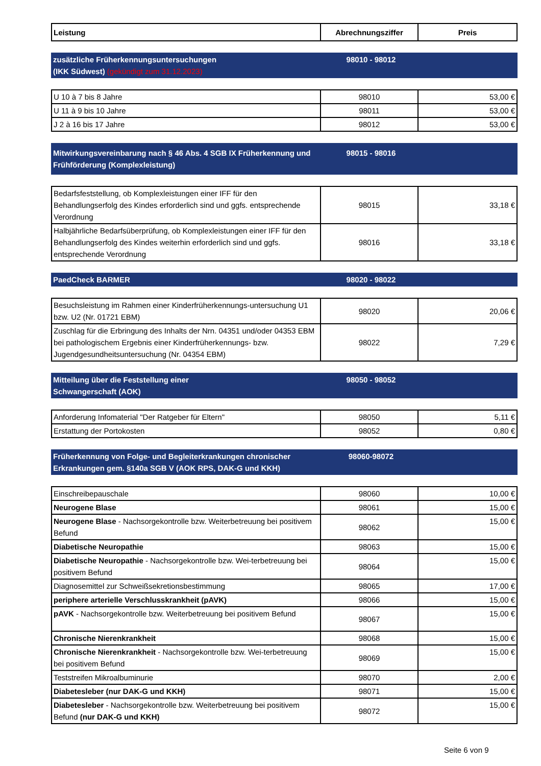| Leistung | Abrechnungsziffer | Preis |
| --- | --- | --- |
zusätzliche Früherkennungsuntersuchungen
(IKK Südwest) (gekündigt zum 31.12.2023)
98010 - 98012
| U 10 à 7 bis 8 Jahre | 98010 | 53,00 € |
| U 11 à 9 bis 10 Jahre | 98011 | 53,00 € |
| J 2 à 16 bis 17 Jahre | 98012 | 53,00 € |
Mitwirkungsvereinbarung nach § 46 Abs. 4 SGB IX Früherkennung und Frühförderung (Komplexleistung)
98015 - 98016
| Bedarfsfeststellung, ob Komplexleistungen einer IFF für den Behandlungserfolg des Kindes erforderlich sind und ggfs. entsprechende Verordnung | 98015 | 33,18 € |
| Halbjährliche Bedarfsüberprüfung, ob Komplexleistungen einer IFF für den Behandlungserfolg des Kindes weiterhin erforderlich sind und ggfs. entsprechende Verordnung | 98016 | 33,18 € |
PaedCheck BARMER 98020 - 98022
| Besuchsleistung im Rahmen einer Kinderfrüherkennungs-untersuchung U1 bzw. U2 (Nr. 01721 EBM) | 98020 | 20,06 € |
| Zuschlag für die Erbringung des Inhalts der Nrn. 04351 und/oder 04353 EBM bei pathologischem Ergebnis einer Kinderfrüherkennungs- bzw. Jugendgesundheitsuntersuchung (Nr. 04354 EBM) | 98022 | 7,29 € |
Mitteilung über die Feststellung einer
Schwangerschaft (AOK)
98050 - 98052
| Anforderung Infomaterial "Der Ratgeber für Eltern" | 98050 | 5,11 € |
| Erstattung der Portokosten | 98052 | 0,80 € |
Früherkennung von Folge- und Begleiterkrankungen chronischer Erkrankungen gem. §140a SGB V (AOK RPS, DAK-G und KKH)
98060-98072
| Einschreibepauschale | 98060 | 10,00 € |
| Neurogene Blase | 98061 | 15,00 € |
| Neurogene Blase - Nachsorgekontrolle bzw. Weiterbetreuung bei positivem Befund | 98062 | 15,00 € |
| Diabetische Neuropathie | 98063 | 15,00 € |
| Diabetische Neuropathie - Nachsorgekontrolle bzw. Wei-terbetreuung bei positivem Befund | 98064 | 15,00 € |
| Diagnosemittel zur Schweißsekretionsbestimmung | 98065 | 17,00 € |
| periphere arterielle Verschlusskrankheit (pAVK) | 98066 | 15,00 € |
| pAVK - Nachsorgekontrolle bzw. Weiterbetreuung bei positivem Befund | 98067 | 15,00 € |
| Chronische Nierenkrankheit | 98068 | 15,00 € |
| Chronische Nierenkrankheit - Nachsorgekontrolle bzw. Wei-terbetreuung bei positivem Befund | 98069 | 15,00 € |
| Teststreifen Mikroalbuminurie | 98070 | 2,00 € |
| Diabetesleber (nur DAK-G und KKH) | 98071 | 15,00 € |
| Diabetesleber - Nachsorgekontrolle bzw. Weiterbetreuung bei positivem Befund (nur DAK-G und KKH) | 98072 | 15,00 € |
Seite 6 von 9